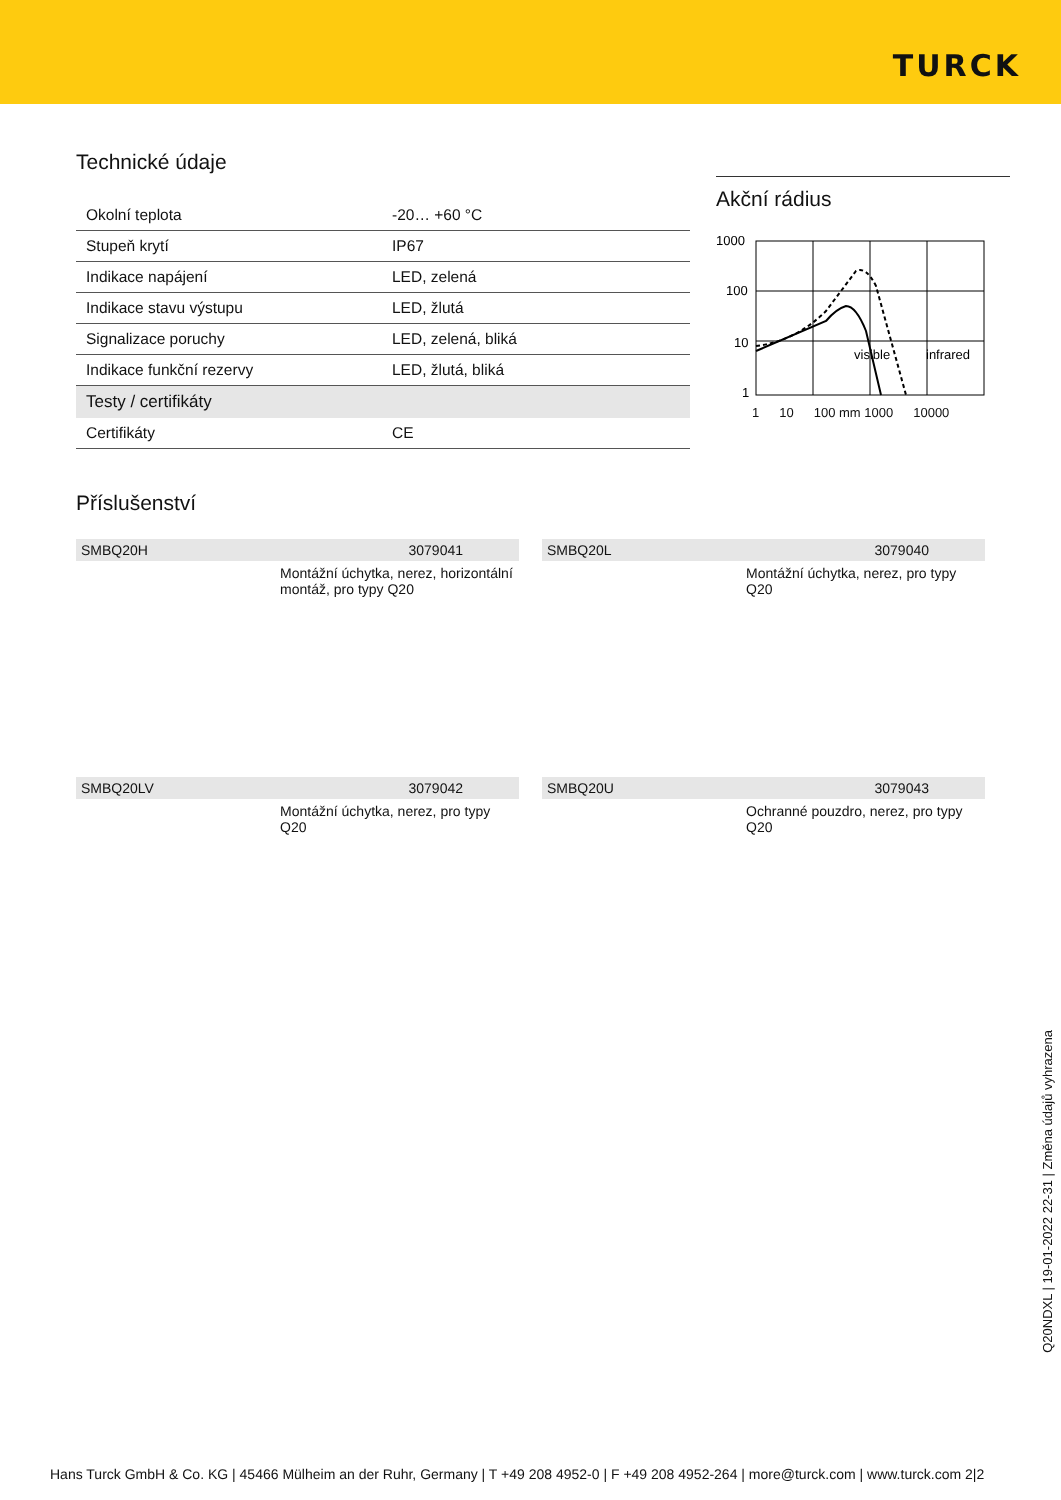TURCK
Technické údaje
| Okolní teplota | -20… +60 °C |
| Stupeň krytí | IP67 |
| Indikace napájení | LED, zelená |
| Indikace stavu výstupu | LED, žlutá |
| Signalizace poruchy | LED, zelená, bliká |
| Indikace funkční rezervy | LED, žlutá, bliká |
| Testy / certifikáty | |
| Certifikáty | CE |
Akční rádius
1000
100
10
1
visible
infrared
1 10 100 mm 1000 10000
Příslušenství
SMBQ20H 3079041
Montážní úchytka, nerez, horizontální montáž, pro typy Q20
SMBQ20L 3079040
Montážní úchytka, nerez, pro typy Q20
SMBQ20LV 3079042
Montážní úchytka, nerez, pro typy Q20
SMBQ20U 3079043
Ochranné pouzdro, nerez, pro typy Q20
Q20NDXL | 19-01-2022 22-31 | Změna údajů vyhrazena
Hans Turck GmbH & Co. KG | 45466 Mülheim an der Ruhr, Germany | T +49 208 4952-0 | F +49 208 4952-264 | more@turck.com | www.turck.com 2|2